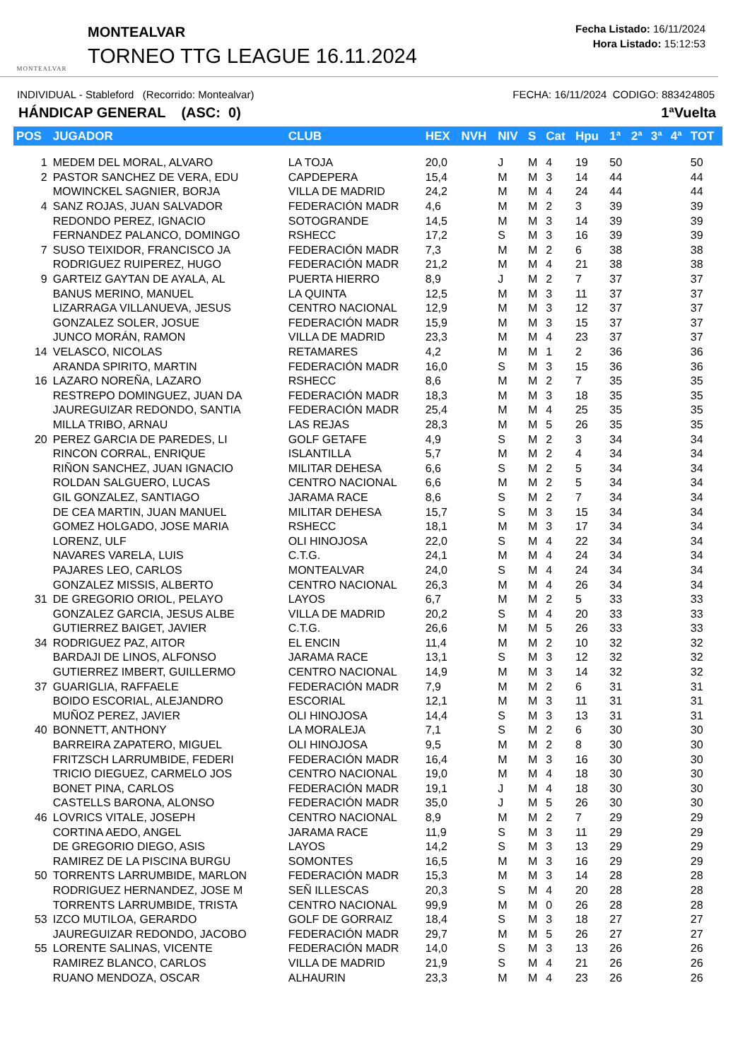MONTEALVAR
MONTEALVAR
TORNEO TTG LEAGUE 16.11.2024
Fecha Listado: 16/11/2024
Hora Listado: 15:12:53
INDIVIDUAL - Stableford (Recorrido: Montealvar) FECHA: 16/11/2024 CODIGO: 883424805
HÁNDICAP GENERAL (ASC: 0) 1ªVuelta
| POS | JUGADOR | CLUB | HEX | NVH | NIV | S | Cat | Hpu | 1ª | 2ª | 3ª | 4ª | TOT |
| --- | --- | --- | --- | --- | --- | --- | --- | --- | --- | --- | --- | --- | --- |
| 1 | MEDEM DEL MORAL, ALVARO | LA TOJA | 20,0 | | J | M | 4 | 19 | 50 | | | | 50 |
| 2 | PASTOR SANCHEZ DE VERA, EDU | CAPDEPERA | 15,4 | | M | M | 3 | 14 | 44 | | | | 44 |
| | MOWINCKEL SAGNIER, BORJA | VILLA DE MADRID | 24,2 | | M | M | 4 | 24 | 44 | | | | 44 |
| 4 | SANZ ROJAS, JUAN SALVADOR | FEDERACIÓN MADR | 4,6 | | M | M | 2 | 3 | 39 | | | | 39 |
| | REDONDO PEREZ, IGNACIO | SOTOGRANDE | 14,5 | | M | M | 3 | 14 | 39 | | | | 39 |
| | FERNANDEZ PALANCO, DOMINGO | RSHECC | 17,2 | | S | M | 3 | 16 | 39 | | | | 39 |
| 7 | SUSO TEIXIDOR, FRANCISCO JA | FEDERACIÓN MADR | 7,3 | | M | M | 2 | 6 | 38 | | | | 38 |
| | RODRIGUEZ RUIPEREZ, HUGO | FEDERACIÓN MADR | 21,2 | | M | M | 4 | 21 | 38 | | | | 38 |
| 9 | GARTEIZ GAYTAN DE AYALA, AL | PUERTA HIERRO | 8,9 | | J | M | 2 | 7 | 37 | | | | 37 |
| | BANUS MERINO, MANUEL | LA QUINTA | 12,5 | | M | M | 3 | 11 | 37 | | | | 37 |
| | LIZARRAGA VILLANUEVA, JESUS | CENTRO NACIONAL | 12,9 | | M | M | 3 | 12 | 37 | | | | 37 |
| | GONZALEZ SOLER, JOSUE | FEDERACIÓN MADR | 15,9 | | M | M | 3 | 15 | 37 | | | | 37 |
| | JUNCO MORÁN, RAMON | VILLA DE MADRID | 23,3 | | M | M | 4 | 23 | 37 | | | | 37 |
| 14 | VELASCO, NICOLAS | RETAMARES | 4,2 | | M | M | 1 | 2 | 36 | | | | 36 |
| | ARANDA SPIRITO, MARTIN | FEDERACIÓN MADR | 16,0 | | S | M | 3 | 15 | 36 | | | | 36 |
| 16 | LAZARO NOREÑA, LAZARO | RSHECC | 8,6 | | M | M | 2 | 7 | 35 | | | | 35 |
| | RESTREPO DOMINGUEZ, JUAN DA | FEDERACIÓN MADR | 18,3 | | M | M | 3 | 18 | 35 | | | | 35 |
| | JAUREGUIZAR REDONDO, SANTIA | FEDERACIÓN MADR | 25,4 | | M | M | 4 | 25 | 35 | | | | 35 |
| | MILLA TRIBO, ARNAU | LAS REJAS | 28,3 | | M | M | 5 | 26 | 35 | | | | 35 |
| 20 | PEREZ GARCIA DE PAREDES, LI | GOLF GETAFE | 4,9 | | S | M | 2 | 3 | 34 | | | | 34 |
| | RINCON CORRAL, ENRIQUE | ISLANTILLA | 5,7 | | M | M | 2 | 4 | 34 | | | | 34 |
| | RIÑON SANCHEZ, JUAN IGNACIO | MILITAR DEHESA | 6,6 | | S | M | 2 | 5 | 34 | | | | 34 |
| | ROLDAN SALGUERO, LUCAS | CENTRO NACIONAL | 6,6 | | M | M | 2 | 5 | 34 | | | | 34 |
| | GIL GONZALEZ, SANTIAGO | JARAMA RACE | 8,6 | | S | M | 2 | 7 | 34 | | | | 34 |
| | DE CEA MARTIN, JUAN MANUEL | MILITAR DEHESA | 15,7 | | S | M | 3 | 15 | 34 | | | | 34 |
| | GOMEZ HOLGADO, JOSE MARIA | RSHECC | 18,1 | | M | M | 3 | 17 | 34 | | | | 34 |
| | LORENZ, ULF | OLI HINOJOSA | 22,0 | | S | M | 4 | 22 | 34 | | | | 34 |
| | NAVARES VARELA, LUIS | C.T.G. | 24,1 | | M | M | 4 | 24 | 34 | | | | 34 |
| | PAJARES LEO, CARLOS | MONTEALVAR | 24,0 | | S | M | 4 | 24 | 34 | | | | 34 |
| | GONZALEZ MISSIS, ALBERTO | CENTRO NACIONAL | 26,3 | | M | M | 4 | 26 | 34 | | | | 34 |
| 31 | DE GREGORIO ORIOL, PELAYO | LAYOS | 6,7 | | M | M | 2 | 5 | 33 | | | | 33 |
| | GONZALEZ GARCIA, JESUS ALBE | VILLA DE MADRID | 20,2 | | S | M | 4 | 20 | 33 | | | | 33 |
| | GUTIERREZ BAIGET, JAVIER | C.T.G. | 26,6 | | M | M | 5 | 26 | 33 | | | | 33 |
| 34 | RODRIGUEZ PAZ, AITOR | EL ENCIN | 11,4 | | M | M | 2 | 10 | 32 | | | | 32 |
| | BARDAJI DE LINOS, ALFONSO | JARAMA RACE | 13,1 | | S | M | 3 | 12 | 32 | | | | 32 |
| | GUTIERREZ IMBERT, GUILLERMO | CENTRO NACIONAL | 14,9 | | M | M | 3 | 14 | 32 | | | | 32 |
| 37 | GUARIGLIA, RAFFAELE | FEDERACIÓN MADR | 7,9 | | M | M | 2 | 6 | 31 | | | | 31 |
| | BOIDO ESCORIAL, ALEJANDRO | ESCORIAL | 12,1 | | M | M | 3 | 11 | 31 | | | | 31 |
| | MUÑOZ PEREZ, JAVIER | OLI HINOJOSA | 14,4 | | S | M | 3 | 13 | 31 | | | | 31 |
| 40 | BONNETT, ANTHONY | LA MORALEJA | 7,1 | | S | M | 2 | 6 | 30 | | | | 30 |
| | BARREIRA ZAPATERO, MIGUEL | OLI HINOJOSA | 9,5 | | M | M | 2 | 8 | 30 | | | | 30 |
| | FRITZSCH LARRUMBIDE, FEDERI | FEDERACIÓN MADR | 16,4 | | M | M | 3 | 16 | 30 | | | | 30 |
| | TRICIO DIEGUEZ, CARMELO JOS | CENTRO NACIONAL | 19,0 | | M | M | 4 | 18 | 30 | | | | 30 |
| | BONET PINA, CARLOS | FEDERACIÓN MADR | 19,1 | | J | M | 4 | 18 | 30 | | | | 30 |
| | CASTELLS BARONA, ALONSO | FEDERACIÓN MADR | 35,0 | | J | M | 5 | 26 | 30 | | | | 30 |
| 46 | LOVRICS VITALE, JOSEPH | CENTRO NACIONAL | 8,9 | | M | M | 2 | 7 | 29 | | | | 29 |
| | CORTINA AEDO, ANGEL | JARAMA RACE | 11,9 | | S | M | 3 | 11 | 29 | | | | 29 |
| | DE GREGORIO DIEGO, ASIS | LAYOS | 14,2 | | S | M | 3 | 13 | 29 | | | | 29 |
| | RAMIREZ DE LA PISCINA BURGU | SOMONTES | 16,5 | | M | M | 3 | 16 | 29 | | | | 29 |
| 50 | TORRENTS LARRUMBIDE, MARLON | FEDERACIÓN MADR | 15,3 | | M | M | 3 | 14 | 28 | | | | 28 |
| | RODRIGUEZ HERNANDEZ, JOSE M | SEÑ ILLESCAS | 20,3 | | S | M | 4 | 20 | 28 | | | | 28 |
| | TORRENTS LARRUMBIDE, TRISTA | CENTRO NACIONAL | 99,9 | | M | M | 0 | 26 | 28 | | | | 28 |
| 53 | IZCO MUTILOA, GERARDO | GOLF DE GORRAIZ | 18,4 | | S | M | 3 | 18 | 27 | | | | 27 |
| | JAUREGUIZAR REDONDO, JACOBO | FEDERACIÓN MADR | 29,7 | | M | M | 5 | 26 | 27 | | | | 27 |
| 55 | LORENTE SALINAS, VICENTE | FEDERACIÓN MADR | 14,0 | | S | M | 3 | 13 | 26 | | | | 26 |
| | RAMIREZ BLANCO, CARLOS | VILLA DE MADRID | 21,9 | | S | M | 4 | 21 | 26 | | | | 26 |
| | RUANO MENDOZA, OSCAR | ALHAURIN | 23,3 | | M | M | 4 | 23 | 26 | | | | 26 |